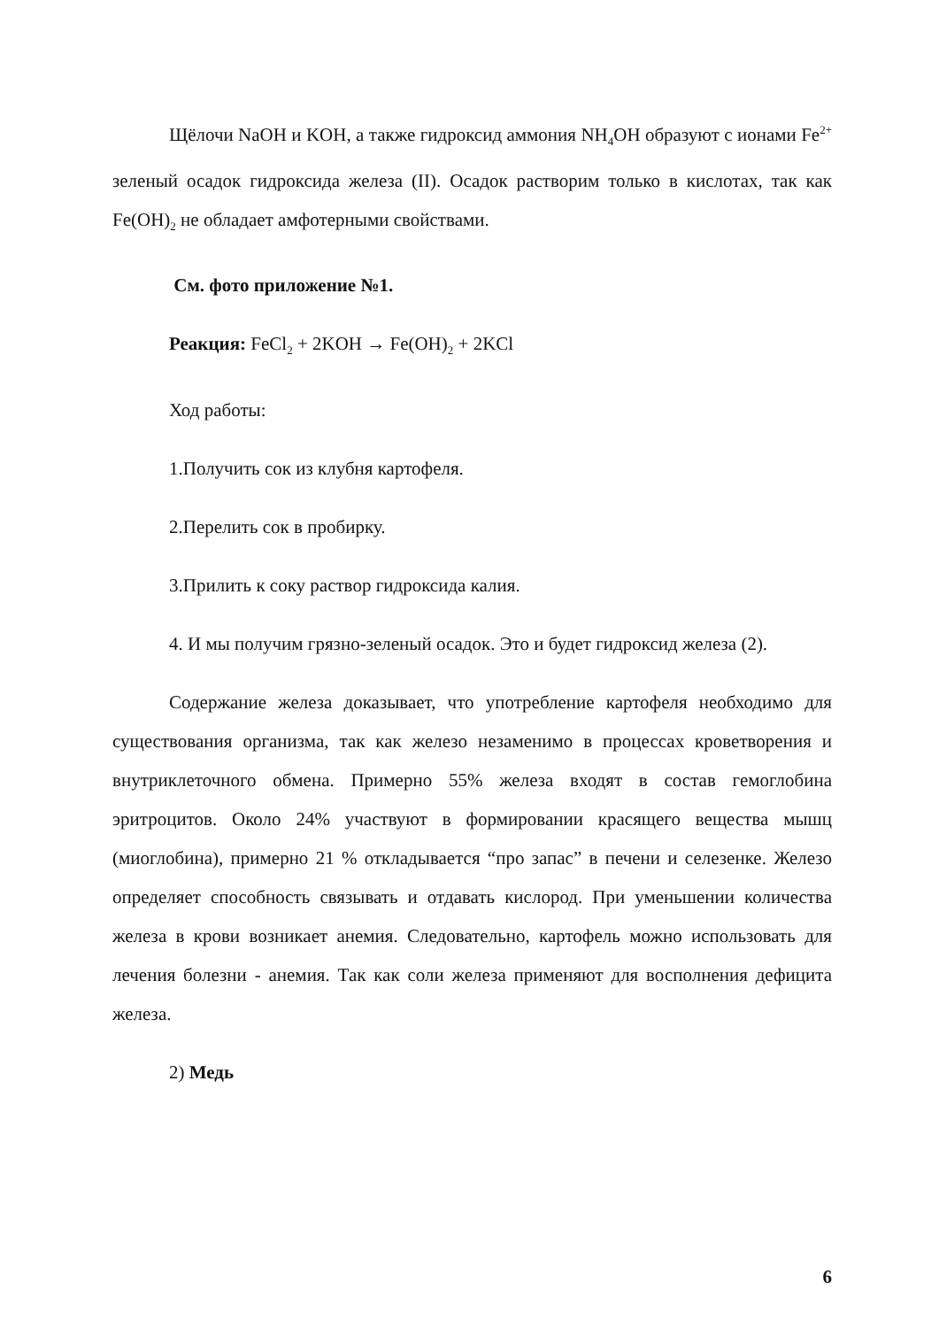Щёлочи NaOH и KOH, а также гидроксид аммония NH<sub>4</sub>OH образуют с ионами Fe<sup>2+</sup> зеленый осадок гидроксида железа (II). Осадок растворим только в кислотах, так как Fe(OH)<sub>2</sub> не обладает амфотерными свойствами.
См. фото приложение №1.
Реакция: FeCl<sub>2</sub> + 2KOH → Fe(OH)<sub>2</sub> + 2KCl
Ход работы:
1.Получить сок из клубня картофеля.
2.Перелить сок в пробирку.
3.Прилить к соку раствор гидроксида калия.
4. И мы получим грязно-зеленый осадок. Это и будет гидроксид железа (2).
Содержание железа доказывает, что употребление картофеля необходимо для существования организма, так как железо незаменимо в процессах кроветворения и внутриклеточного обмена. Примерно 55% железа входят в состав гемоглобина эритроцитов. Около 24% участвуют в формировании красящего вещества мышц (миоглобина), примерно 21 % откладывается “про запас” в печени и селезенке. Железо определяет способность связывать и отдавать кислород. При уменьшении количества железа в крови возникает анемия. Следовательно, картофель можно использовать для лечения болезни - анемия. Так как соли железа применяют для восполнения дефицита железа.
2) Медь
6